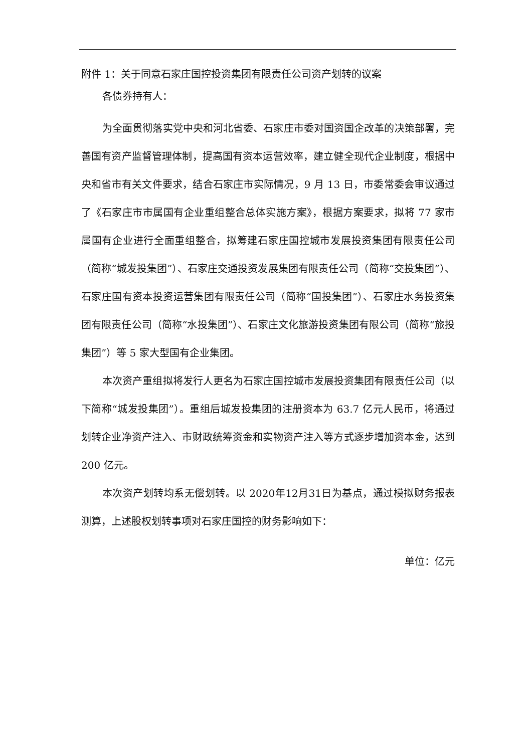附件 1：关于同意石家庄国控投资集团有限责任公司资产划转的议案
各债券持有人：
为全面贯彻落实党中央和河北省委、石家庄市委对国资国企改革的决策部署，完善国有资产监督管理体制，提高国有资本运营效率，建立健全现代企业制度，根据中央和省市有关文件要求，结合石家庄市实际情况，9 月 13 日，市委常委会审议通过了《石家庄市市属国有企业重组整合总体实施方案》，根据方案要求，拟将 77 家市属国有企业进行全面重组整合，拟筹建石家庄国控城市发展投资集团有限责任公司（简称“城发投集团”）、石家庄交通投资发展集团有限责任公司（简称“交投集团”）、石家庄国有资本投资运营集团有限责任公司（简称“国投集团”）、石家庄水务投资集团有限责任公司（简称“水投集团”）、石家庄文化旅游投资集团有限公司（简称“旅投集团”）等 5 家大型国有企业集团。
本次资产重组拟将发行人更名为石家庄国控城市发展投资集团有限责任公司（以下简称“城发投集团”）。重组后城发投集团的注册资本为 63.7 亿元人民币，将通过划转企业净资产注入、市财政统筹资金和实物资产注入等方式逐步增加资本金，达到 200 亿元。
本次资产划转均系无偿划转。以 2020年12月31日为基点，通过模拟财务报表测算，上述股权划转事项对石家庄国控的财务影响如下：
单位：亿元